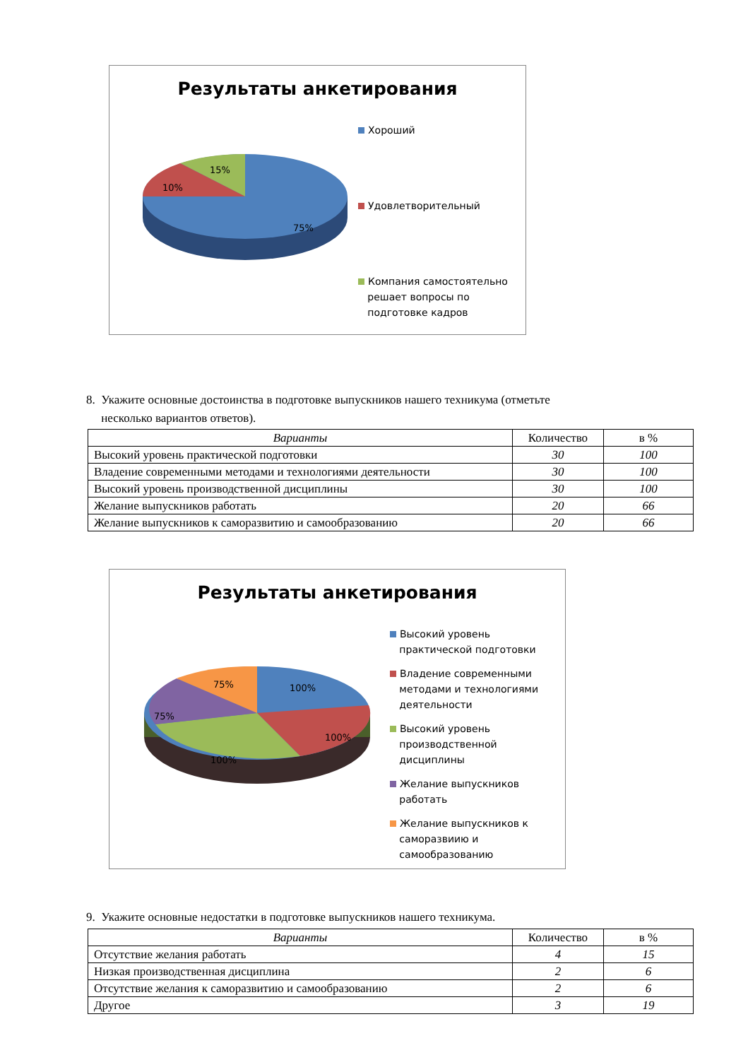Результаты анкетирования
15%
10%
75%
Хороший
Удовлетворительный
Компания самостоятельно
решает вопросы по
подготовке кадров
8. Укажите основные достоинства в подготовке выпускников нашего техникума (отметьте
несколько вариантов ответов).
| Варианты | Количество | в % |
| --- | --- | --- |
| Высокий уровень практической подготовки | 30 | 100 |
| Владение современными методами и технологиями деятельности | 30 | 100 |
| Высокий уровень производственной дисциплины | 30 | 100 |
| Желание выпускников работать | 20 | 66 |
| Желание выпускников к саморазвитию и самообразованию | 20 | 66 |
Результаты анкетирования
75% 100%
75%
100%
100%
Высокий уровень
практической подготовки
Владение современными
методами и технологиями
деятельности
Высокий уровень
производственной
дисциплины
Желание выпускников
работать
Желание выпускников к
саморазвиию и
самообразованию
9. Укажите основные недостатки в подготовке выпускников нашего техникума.
| Варианты | Количество | в % |
| --- | --- | --- |
| Отсутствие желания работать | 4 | 15 |
| Низкая производственная дисциплина | 2 | 6 |
| Отсутствие желания к саморазвитию и самообразованию | 2 | 6 |
| Другое | 3 | 19 |